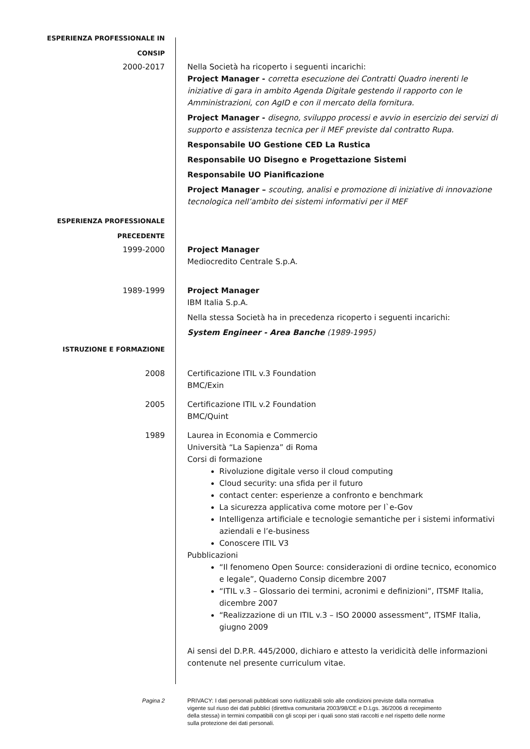ESPERIENZA PROFESSIONALE IN
CONSIP
2000-2017 Nella Società ha ricoperto i seguenti incarichi:
Project Manager - corretta esecuzione dei Contratti Quadro inerenti le iniziative di gara in ambito Agenda Digitale gestendo il rapporto con le Amministrazioni, con AgID e con il mercato della fornitura.
Project Manager - disegno, sviluppo processi e avvio in esercizio dei servizi di supporto e assistenza tecnica per il MEF previste dal contratto Rupa.
Responsabile UO Gestione CED La Rustica
Responsabile UO Disegno e Progettazione Sistemi
Responsabile UO Pianificazione
Project Manager – scouting, analisi e promozione di iniziative di innovazione tecnologica nell’ambito dei sistemi informativi per il MEF
ESPERIENZA PROFESSIONALE
PRECEDENTE
1999-2000 Project Manager
Mediocredito Centrale S.p.A.
1989-1999 Project Manager
IBM Italia S.p.A.
Nella stessa Società ha in precedenza ricoperto i seguenti incarichi:
System Engineer - Area Banche (1989-1995)
ISTRUZIONE E FORMAZIONE
2008 Certificazione ITIL v.3 Foundation
BMC/Exin
2005 Certificazione ITIL v.2 Foundation
BMC/Quint
1989 Laurea in Economia e Commercio
Università “La Sapienza” di Roma
Corsi di formazione
Rivoluzione digitale verso il cloud computing
Cloud security: una sfida per il futuro
contact center: esperienze a confronto e benchmark
La sicurezza applicativa come motore per l`e-Gov
Intelligenza artificiale e tecnologie semantiche per i sistemi informativi aziendali e l’e-business
Conoscere ITIL V3
Pubblicazioni
“Il fenomeno Open Source: considerazioni di ordine tecnico, economico e legale”, Quaderno Consip dicembre 2007
“ITIL v.3 – Glossario dei termini, acronimi e definizioni”, ITSMF Italia, dicembre 2007
“Realizzazione di un ITIL v.3 – ISO 20000 assessment”, ITSMF Italia, giugno 2009
Ai sensi del D.P.R. 445/2000, dichiaro e attesto la veridicità delle informazioni contenute nel presente curriculum vitae.
Pagina 2 PRIVACY: I dati personali pubblicati sono riutilizzabili solo alle condizioni previste dalla normativa vigente sul riuso dei dati pubblici (direttiva comunitaria 2003/98/CE e D.Lgs. 36/2006 di recepimento della stessa) in termini compatibili con gli scopi per i quali sono stati raccolti e nel rispetto delle norme sulla protezione dei dati personali.